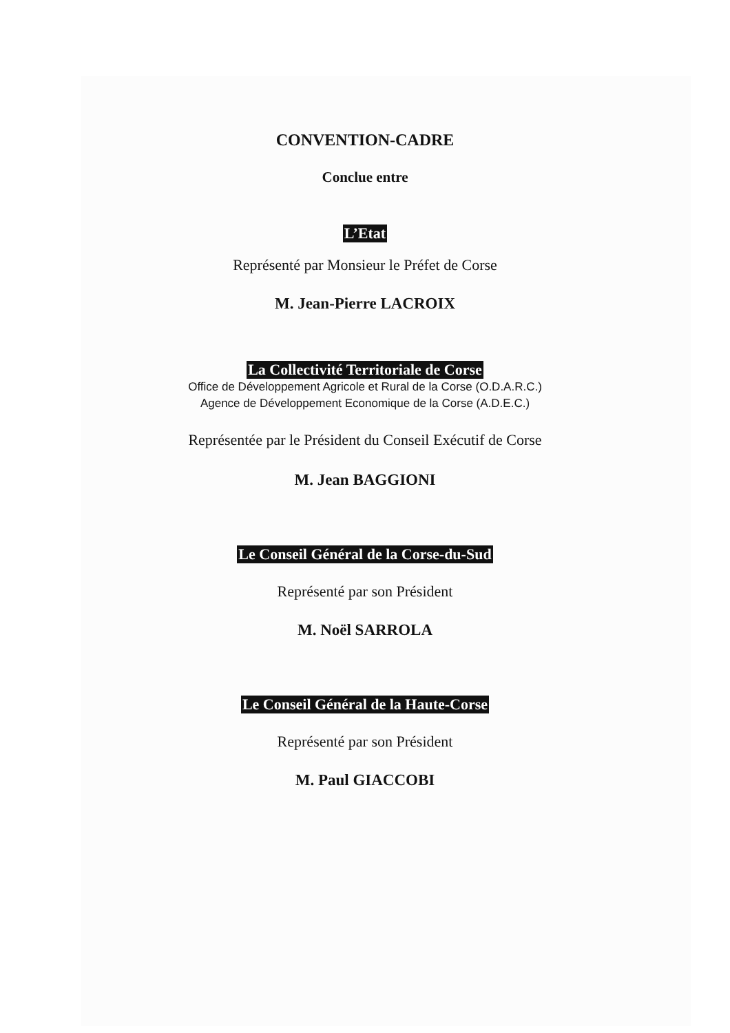CONVENTION-CADRE
Conclue entre
L’Etat
Représenté par Monsieur le Préfet de Corse
M. Jean-Pierre LACROIX
La Collectivité Territoriale de Corse
Office de Développement Agricole et Rural de la Corse (O.D.A.R.C.)
Agence de Développement Economique de la Corse (A.D.E.C.)
Représentée par le Président du Conseil Exécutif de Corse
M. Jean BAGGIONI
Le Conseil Général de la Corse-du-Sud
Représenté par son Président
M. Noël SARROLA
Le Conseil Général de la Haute-Corse
Représenté par son Président
M. Paul GIACCOBI